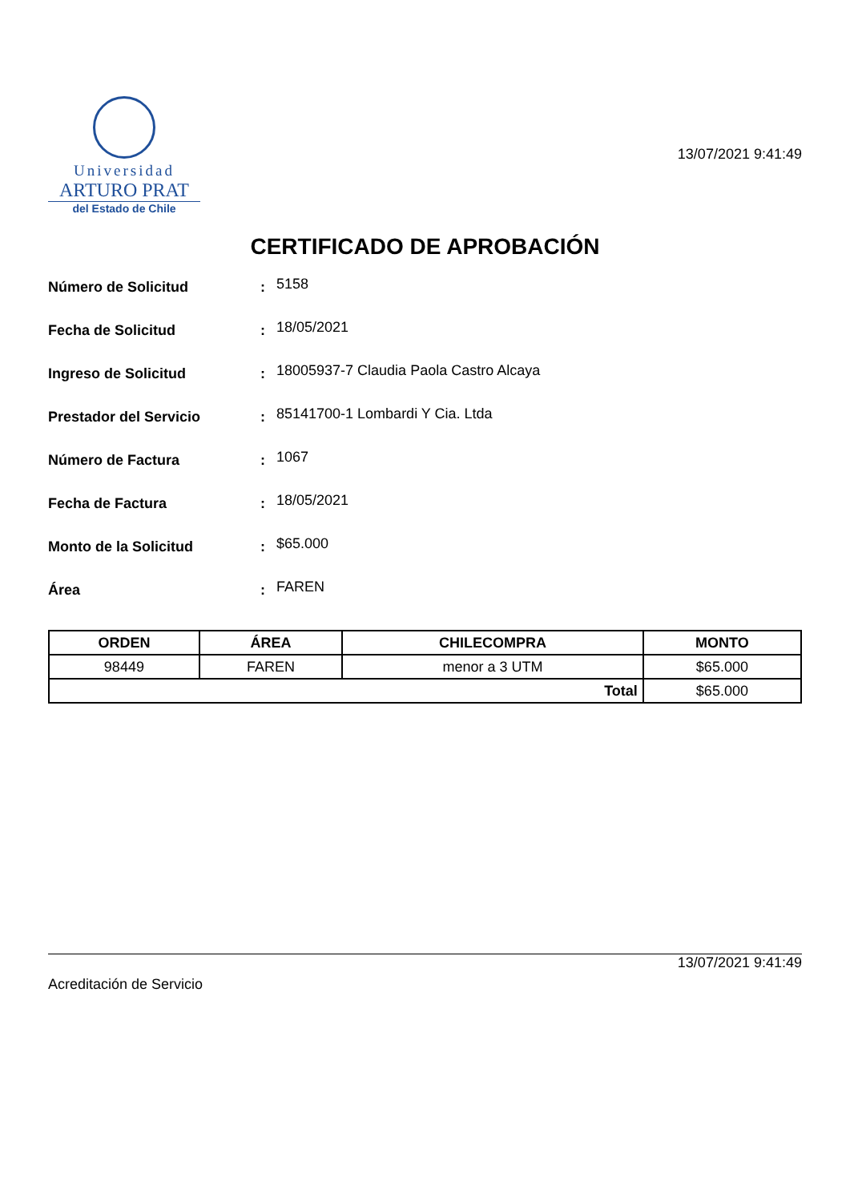Universidad
ARTURO PRAT
del Estado de Chile
13/07/2021 9:41:49
CERTIFICADO DE APROBACIÓN
Número de Solicitud :
5158
Fecha de Solicitud :
18/05/2021
Ingreso de Solicitud :
18005937-7 Claudia Paola Castro Alcaya
Prestador del Servicio :
85141700-1 Lombardi Y Cia. Ltda
Número de Factura :
1067
Fecha de Factura :
18/05/2021
Monto de la Solicitud :
$65.000
Área :
FAREN
| ORDEN | ÁREA | CHILECOMPRA | MONTO |
| --- | --- | --- | --- |
| 98449 | FAREN | menor a 3 UTM | $65.000 |
| Total | | | $65.000 |
13/07/2021 9:41:49
Acreditación de Servicio